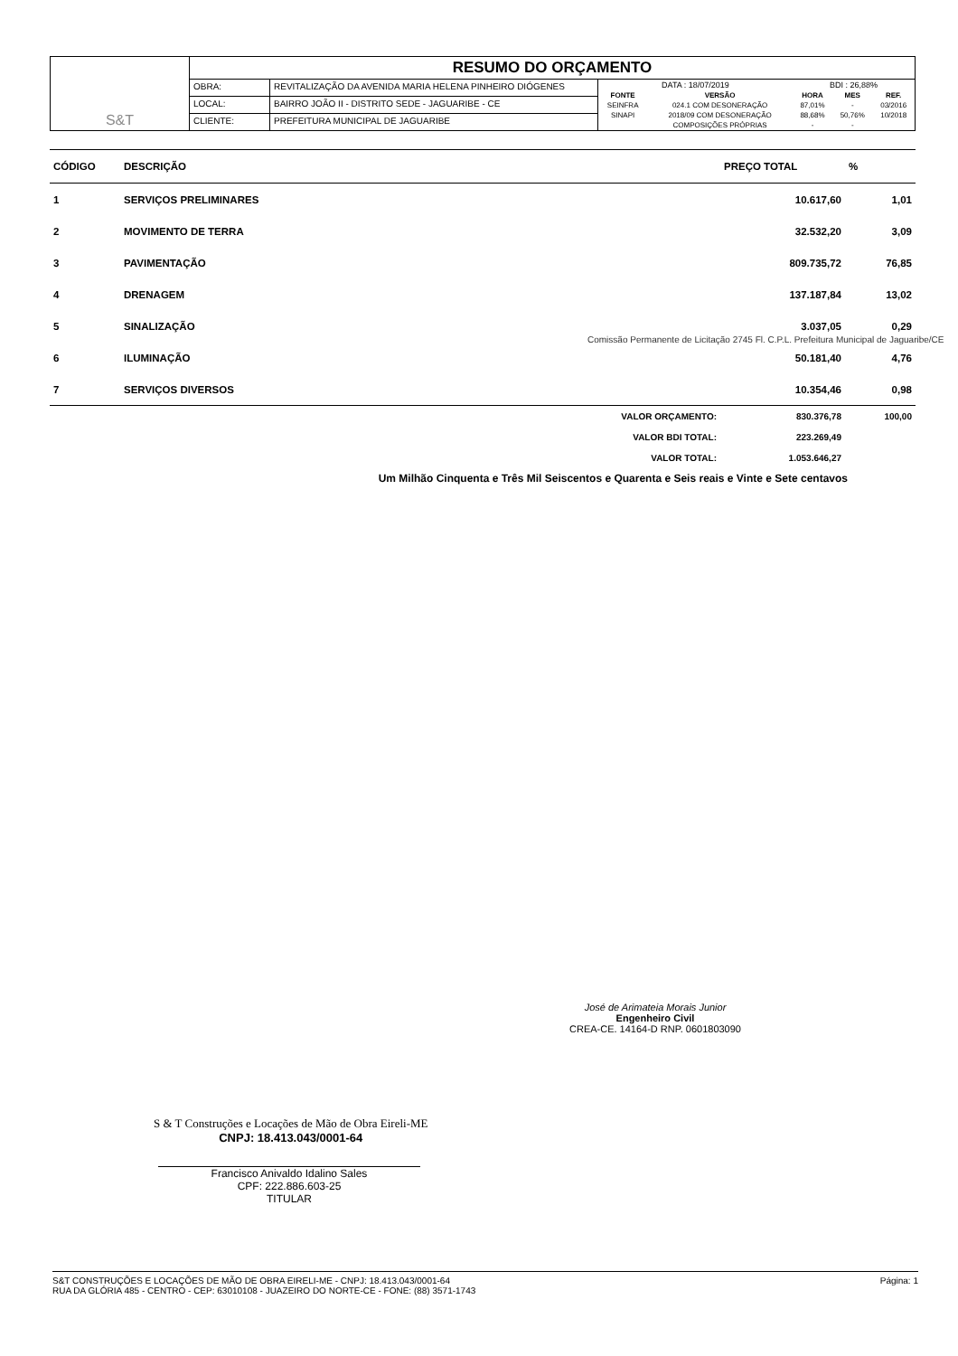| S&T | RESUMO DO ORÇAMENTO | | |
| | OBRA: | REVITALIZAÇÃO DA AVENIDA MARIA HELENA PINHEIRO DIÓGENES | / DATA : 18/07/2019 / / BDI : 26,88% / / / / FONTE / VERSÃO / HORA / MES / REF. / / SEINFRA / 024.1 COM DESONERAÇÃO / 87,01% / - / 03/2016 / / SINAPI / 2018/09 COM DESONERAÇÃO / 88,68% / 50,76% / 10/2018 / / / COMPOSIÇÕES PRÓPRIAS / - / - / / |
| | LOCAL: | BAIRRO JOÃO II - DISTRITO SEDE - JAGUARIBE - CE | |
| | CLIENTE: | PREFEITURA MUNICIPAL DE JAGUARIBE | |
| CÓDIGO | DESCRIÇÃO | PREÇO TOTAL | % |
| --- | --- | --- | --- |
| 1 | SERVIÇOS PRELIMINARES | 10.617,60 | 1,01 |
| 2 | MOVIMENTO DE TERRA | 32.532,20 | 3,09 |
| 3 | PAVIMENTAÇÃO | 809.735,72 | 76,85 |
| 4 | DRENAGEM | 137.187,84 | 13,02 |
| 5 | SINALIZAÇÃO | 3.037,05 | 0,29 |
| 6 | ILUMINAÇÃO | 50.181,40 | 4,76 |
| 7 | SERVIÇOS DIVERSOS | 10.354,46 | 0,98 |
| | VALOR ORÇAMENTO: | 830.376,78 | 100,00 |
| | VALOR BDI TOTAL: | 223.269,49 | |
| | VALOR TOTAL: | 1.053.646,27 | |
Um Milhão Cinquenta e Três Mil Seiscentos e Quarenta e Seis reais e Vinte e Sete centavos
Comissão Permanente de Licitação 2745 Fl. C.P.L. Prefeitura Municipal de Jaguaribe/CE
José de Arimateia Morais Junior
Engenheiro Civil
CREA-CE. 14164-D RNP. 0601803090
S & T Construções e Locações de Mão de Obra Eireli-ME
CNPJ: 18.413.043/0001-64
Francisco Anivaldo Idalino Sales
CPF: 222.886.603-25
TITULAR
S&T CONSTRUÇÕES E LOCAÇÕES DE MÃO DE OBRA EIRELI-ME - CNPJ: 18.413.043/0001-64
RUA DA GLÓRIA 485 - CENTRO - CEP: 63010108 - JUAZEIRO DO NORTE-CE - FONE: (88) 3571-1743
Página: 1